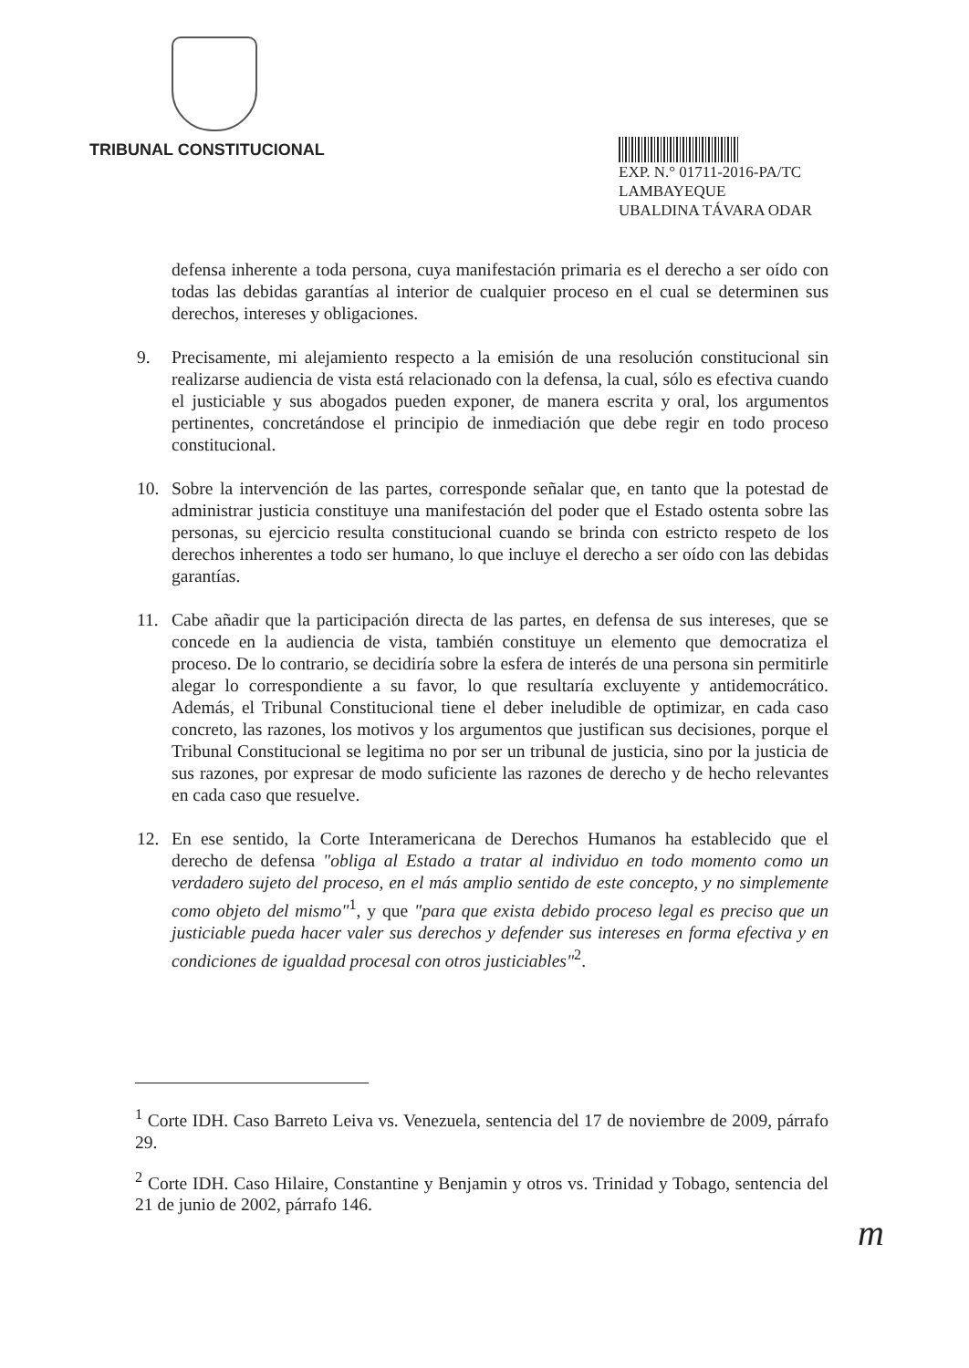TRIBUNAL CONSTITUCIONAL
EXP. N.° 01711-2016-PA/TC
LAMBAYEQUE
UBALDINA TÁVARA ODAR
defensa inherente a toda persona, cuya manifestación primaria es el derecho a ser oído con todas las debidas garantías al interior de cualquier proceso en el cual se determinen sus derechos, intereses y obligaciones.
9. Precisamente, mi alejamiento respecto a la emisión de una resolución constitucional sin realizarse audiencia de vista está relacionado con la defensa, la cual, sólo es efectiva cuando el justiciable y sus abogados pueden exponer, de manera escrita y oral, los argumentos pertinentes, concretándose el principio de inmediación que debe regir en todo proceso constitucional.
10. Sobre la intervención de las partes, corresponde señalar que, en tanto que la potestad de administrar justicia constituye una manifestación del poder que el Estado ostenta sobre las personas, su ejercicio resulta constitucional cuando se brinda con estricto respeto de los derechos inherentes a todo ser humano, lo que incluye el derecho a ser oído con las debidas garantías.
11. Cabe añadir que la participación directa de las partes, en defensa de sus intereses, que se concede en la audiencia de vista, también constituye un elemento que democratiza el proceso. De lo contrario, se decidiría sobre la esfera de interés de una persona sin permitirle alegar lo correspondiente a su favor, lo que resultaría excluyente y antidemocrático. Además, el Tribunal Constitucional tiene el deber ineludible de optimizar, en cada caso concreto, las razones, los motivos y los argumentos que justifican sus decisiones, porque el Tribunal Constitucional se legitima no por ser un tribunal de justicia, sino por la justicia de sus razones, por expresar de modo suficiente las razones de derecho y de hecho relevantes en cada caso que resuelve.
12. En ese sentido, la Corte Interamericana de Derechos Humanos ha establecido que el derecho de defensa "obliga al Estado a tratar al individuo en todo momento como un verdadero sujeto del proceso, en el más amplio sentido de este concepto, y no simplemente como objeto del mismo"<sup>1</sup>, y que "para que exista debido proceso legal es preciso que un justiciable pueda hacer valer sus derechos y defender sus intereses en forma efectiva y en condiciones de igualdad procesal con otros justiciables"<sup>2</sup>.
<sup>1</sup> Corte IDH. Caso Barreto Leiva vs. Venezuela, sentencia del 17 de noviembre de 2009, párrafo 29.
<sup>2</sup> Corte IDH. Caso Hilaire, Constantine y Benjamin y otros vs. Trinidad y Tobago, sentencia del 21 de junio de 2002, párrafo 146.
m